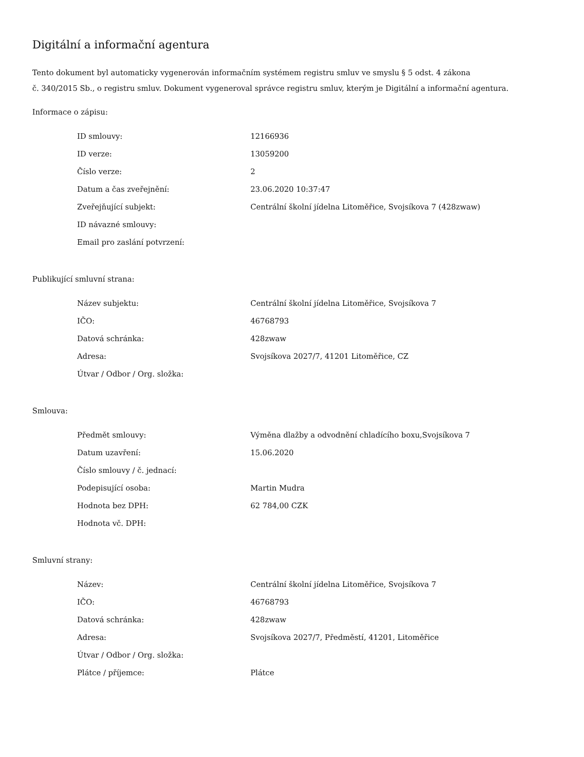Digitální a informační agentura
Tento dokument byl automaticky vygenerován informačním systémem registru smluv ve smyslu § 5 odst. 4 zákona
č. 340/2015 Sb., o registru smluv. Dokument vygeneroval správce registru smluv, kterým je Digitální a informační agentura.
Informace o zápisu:
| ID smlouvy: | 12166936 |
| ID verze: | 13059200 |
| Číslo verze: | 2 |
| Datum a čas zveřejnění: | 23.06.2020 10:37:47 |
| Zveřejňující subjekt: | Centrální školní jídelna Litoměřice, Svojsíkova 7 (428zwaw) |
| ID návazné smlouvy: | |
| Email pro zaslání potvrzení: | |
Publikující smluvní strana:
| Název subjektu: | Centrální školní jídelna Litoměřice, Svojsíkova 7 |
| IČO: | 46768793 |
| Datová schránka: | 428zwaw |
| Adresa: | Svojsíkova 2027/7, 41201 Litoměřice, CZ |
| Útvar / Odbor / Org. složka: | |
Smlouva:
| Předmět smlouvy: | Výměna dlažby a odvodnění chladícího boxu,Svojsíkova 7 |
| Datum uzavření: | 15.06.2020 |
| Číslo smlouvy / č. jednací: | |
| Podepisující osoba: | Martin Mudra |
| Hodnota bez DPH: | 62 784,00 CZK |
| Hodnota vč. DPH: | |
Smluvní strany:
| Název: | Centrální školní jídelna Litoměřice, Svojsíkova 7 |
| IČO: | 46768793 |
| Datová schránka: | 428zwaw |
| Adresa: | Svojsíkova 2027/7, Předměstí, 41201, Litoměřice |
| Útvar / Odbor / Org. složka: | |
| Plátce / příjemce: | Plátce |